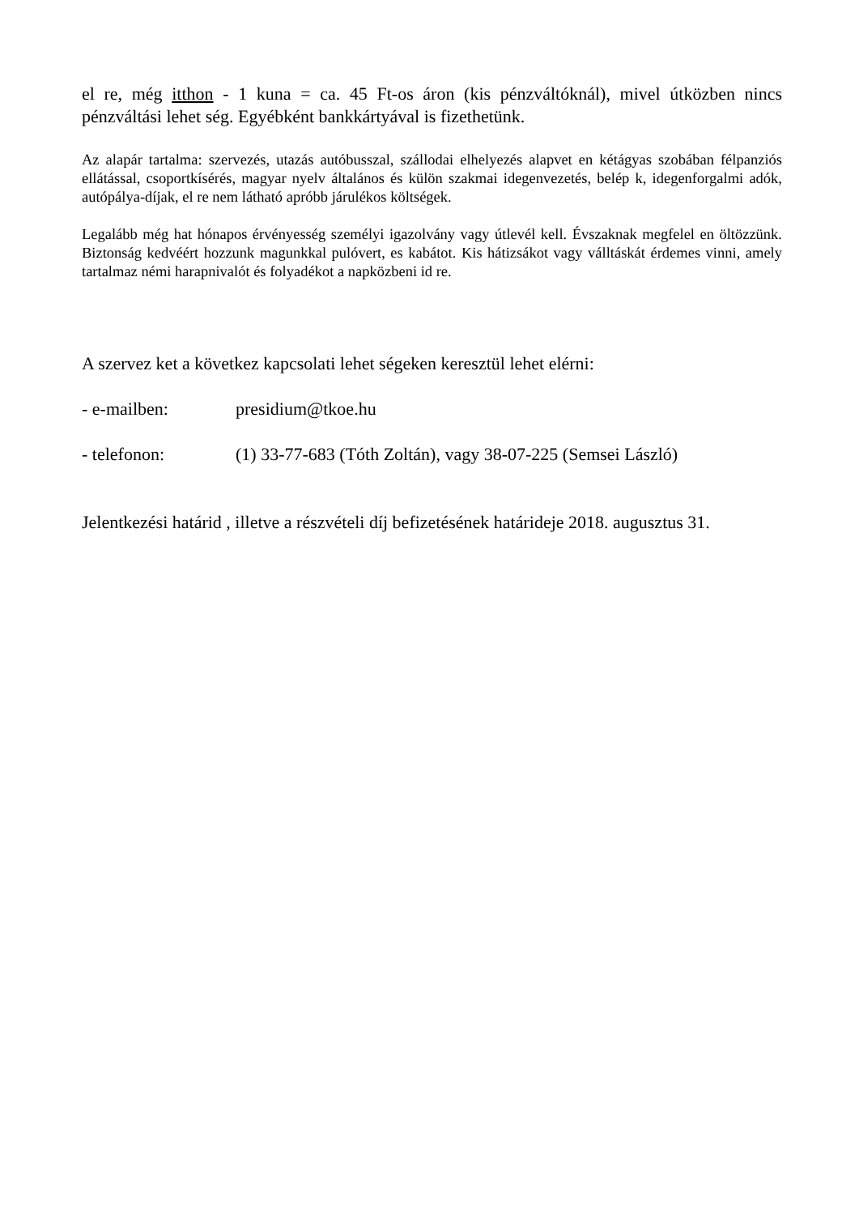el re, még itthon - 1 kuna = ca. 45 Ft-os áron (kis pénzváltóknál), mivel útközben nincs pénzváltási lehet ség. Egyébként bankkártyával is fizethetünk.
Az alapár tartalma: szervezés, utazás autóbusszal, szállodai elhelyezés alapvet en kétágyas szobában félpanziós ellátással, csoportkísérés, magyar nyelv általános és külön szakmai idegenvezetés, belép k, idegenforgalmi adók, autópálya-díjak, el re nem látható apróbb járulékos költségek.
Legalább még hat hónapos érvényesség személyi igazolvány vagy útlevél kell. Évszaknak megfelel en öltözzünk. Biztonság kedvéért hozzunk magunkkal pulóvert, es kabátot. Kis hátizsákot vagy válltáskát érdemes vinni, amely tartalmaz némi harapnivalót és folyadékot a napközbeni id re.
A szervez ket a következ kapcsolati lehet ségeken keresztül lehet elérni:
- e-mailben: presidium@tkoe.hu
- telefonon: (1) 33-77-683 (Tóth Zoltán), vagy 38-07-225 (Semsei László)
Jelentkezési határid , illetve a részvételi díj befizetésének határideje 2018. augusztus 31.